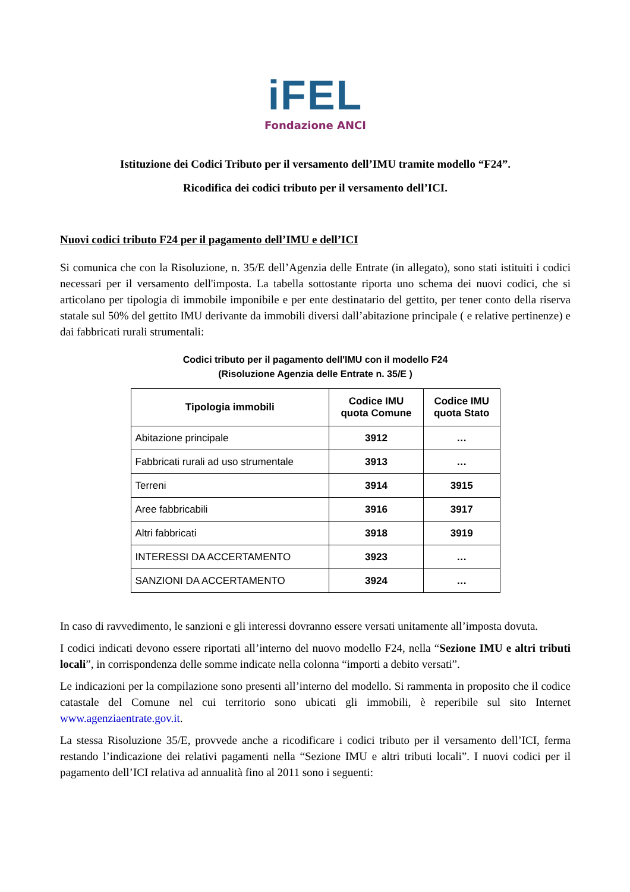iFEL
Fondazione ANCI
Istituzione dei Codici Tributo per il versamento dell’IMU tramite modello “F24”.
Ricodifica dei codici tributo per il versamento dell’ICI.
Nuovi codici tributo F24 per il pagamento dell’IMU e dell’ICI
Si comunica che con la Risoluzione, n. 35/E dell’Agenzia delle Entrate (in allegato), sono stati istituiti i codici necessari per il versamento dell'imposta. La tabella sottostante riporta uno schema dei nuovi codici, che si articolano per tipologia di immobile imponibile e per ente destinatario del gettito, per tener conto della riserva statale sul 50% del gettito IMU derivante da immobili diversi dall’abitazione principale ( e relative pertinenze) e dai fabbricati rurali strumentali:
Codici tributo per il pagamento dell'IMU con il modello F24
(Risoluzione Agenzia delle Entrate n. 35/E )
| Tipologia immobili | Codice IMU quota Comune | Codice IMU quota Stato |
| --- | --- | --- |
| Abitazione principale | 3912 | … |
| Fabbricati rurali ad uso strumentale | 3913 | … |
| Terreni | 3914 | 3915 |
| Aree fabbricabili | 3916 | 3917 |
| Altri fabbricati | 3918 | 3919 |
| INTERESSI DA ACCERTAMENTO | 3923 | … |
| SANZIONI DA ACCERTAMENTO | 3924 | … |
In caso di ravvedimento, le sanzioni e gli interessi dovranno essere versati unitamente all’imposta dovuta.
I codici indicati devono essere riportati all’interno del nuovo modello F24, nella “Sezione IMU e altri tributi locali”, in corrispondenza delle somme indicate nella colonna “importi a debito versati”.
Le indicazioni per la compilazione sono presenti all’interno del modello. Si rammenta in proposito che il codice catastale del Comune nel cui territorio sono ubicati gli immobili, è reperibile sul sito Internet www.agenziaentrate.gov.it.
La stessa Risoluzione 35/E, provvede anche a ricodificare i codici tributo per il versamento dell’ICI, ferma restando l’indicazione dei relativi pagamenti nella “Sezione IMU e altri tributi locali”. I nuovi codici per il pagamento dell’ICI relativa ad annualità fino al 2011 sono i seguenti: